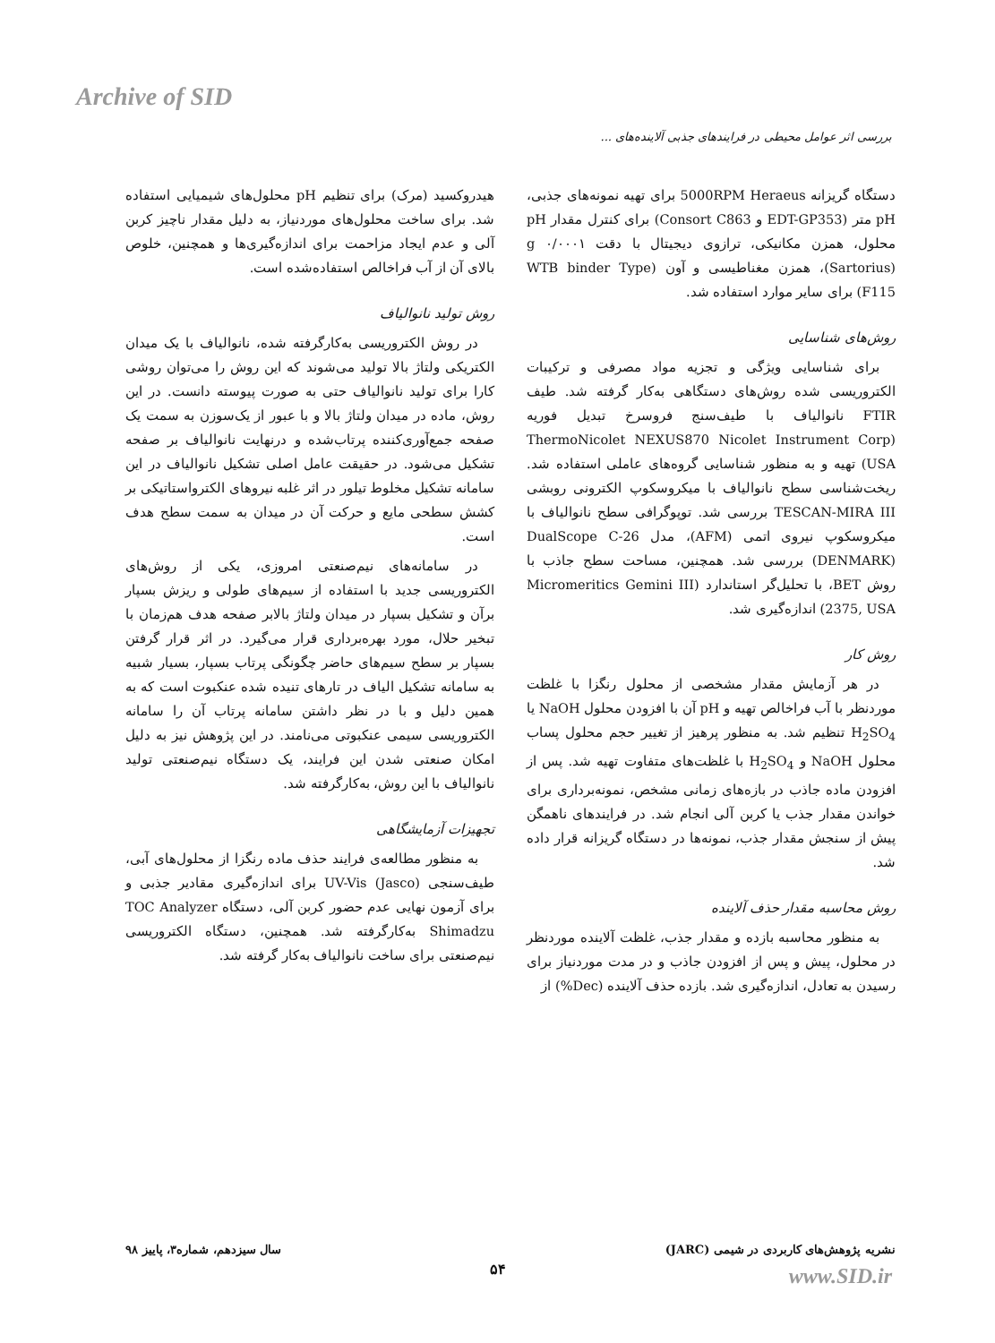Archive of SID
بررسی اثر عوامل محیطی در فرایندهای جذبی آلاینده‌های ...
هیدروکسید (مرک) برای تنظیم pH محلول‌های شیمیایی استفاده شد. برای ساخت محلول‌های موردنیاز، به دلیل مقدار ناچیز کربن آلی و عدم ایجاد مزاحمت برای اندازه‌گیری‌ها و همچنین، خلوص بالای آن از آب فراخالص استفاده‌شده است.
روش تولید نانوالیاف
در روش الکتروریسی به‌کارگرفته شده، نانوالیاف با یک میدان الکتریکی ولتاژ بالا تولید می‌شوند که این روش را می‌توان روشی کارا برای تولید نانوالیاف حتی به صورت پیوسته دانست. در این روش، ماده در میدان ولتاژ بالا و با عبور از یک‌سوزن به سمت یک صفحه جمع‌آوری‌کننده پرتاب‌شده و درنهایت نانوالیاف بر صفحه تشکیل می‌شود. در حقیقت عامل اصلی تشکیل نانوالیاف در این سامانه تشکیل مخلوط تیلور در اثر غلبه نیروهای الکترواستاتیکی بر کشش سطحی مایع و حرکت آن در میدان به سمت سطح هدف است.
در سامانه‌های نیم‌صنعتی امروزی، یکی از روش‌های الکتروریسی جدید با استفاده از سیم‌های طولی و ریزش بسپار برآن و تشکیل بسپار در میدان ولتاژ بالابر صفحه هدف هم‌زمان با تبخیر حلال، مورد بهره‌برداری قرار می‌گیرد. در اثر قرار گرفتن بسپار بر سطح سیم‌های حاضر چگونگی پرتاب بسپار، بسیار شبیه به سامانه تشکیل الیاف در تارهای تنیده شده عنکبوت است که به همین دلیل و با در نظر داشتن سامانه پرتاب آن را سامانه الکتروریسی سیمی عنکبوتی می‌نامند. در این پژوهش نیز به دلیل امکان صنعتی شدن این فرایند، یک دستگاه نیم‌صنعتی تولید نانوالیاف با این روش، به‌کارگرفته شد.
تجهیزات آزمایشگاهی
به منظور مطالعه‌ی فرایند حذف ماده رنگزا از محلول‌های آبی، طیف‌سنجی UV-Vis (Jasco) برای اندازه‌گیری مقادیر جذبی و برای آزمون نهایی عدم حضور کربن آلی، دستگاه TOC Analyzer Shimadzu به‌کارگرفته شد. همچنین، دستگاه الکتروریسی نیم‌صنعتی برای ساخت نانوالیاف به‌کار گرفته شد.
دستگاه گریزانه 5000RPM Heraeus برای تهیه نمونه‌های جذبی، pH متر (EDT-GP353 و Consort C863) برای کنترل مقدار pH محلول، همزن مکانیکی، ترازوی دیجیتال با دقت g ۰/۰۰۰۱ (Sartorius)، همزن مغناطیسی و آون (WTB binder Type F115) برای سایر موارد استفاده شد.
روش‌های شناسایی
برای شناسایی ویژگی و تجزیه مواد مصرفی و ترکیبات الکتروریسی شده روش‌های دستگاهی به‌کار گرفته شد. طیف FTIR نانوالیاف با طیف‌سنج فروسرخ تبدیل فوریه (ThermoNicolet NEXUS870 Nicolet Instrument Corp (USA تهیه و به منظور شناسایی گروه‌های عاملی استفاده شد. ریخت‌شناسی سطح نانوالیاف با میکروسکوپ الکترونی روبشی TESCAN-MIRA III بررسی شد. توپوگرافی سطح نانوالیاف با میکروسکوپ نیروی اتمی (AFM)، مدل DualScope C-26 (DENMARK) بررسی شد. همچنین، مساحت سطح جاذب با روش BET، با تحلیل‌گر استاندارد (Micromeritics Gemini III 2375, USA) اندازه‌گیری شد.
روش کار
در هر آزمایش مقدار مشخصی از محلول رنگزا با غلظت موردنظر با آب فراخالص تهیه و pH آن با افزودن محلول NaOH یا H<sub>2</sub>SO<sub>4</sub> تنظیم شد. به منظور پرهیز از تغییر حجم محلول پساب محلول NaOH و H<sub>2</sub>SO<sub>4</sub> با غلظت‌های متفاوت تهیه شد. پس از افزودن ماده جاذب در بازه‌های زمانی مشخص، نمونه‌برداری برای خواندن مقدار جذب یا کربن آلی انجام شد. در فرایندهای ناهمگن پیش از سنجش مقدار جذب، نمونه‌ها در دستگاه گریزانه قرار داده شد.
روش محاسبه مقدار حذف آلاینده
به منظور محاسبه بازده و مقدار جذب، غلظت آلاینده موردنظر در محلول، پیش و پس از افزودن جاذب و در مدت موردنیاز برای رسیدن به تعادل، اندازه‌گیری شد. بازده حذف آلاینده (Dec%) از
نشریه پژوهش‌های کاربردی در شیمی (JARC) سال سیزدهم، شماره۳، پاییز ۹۸
۵۴ www.SID.ir